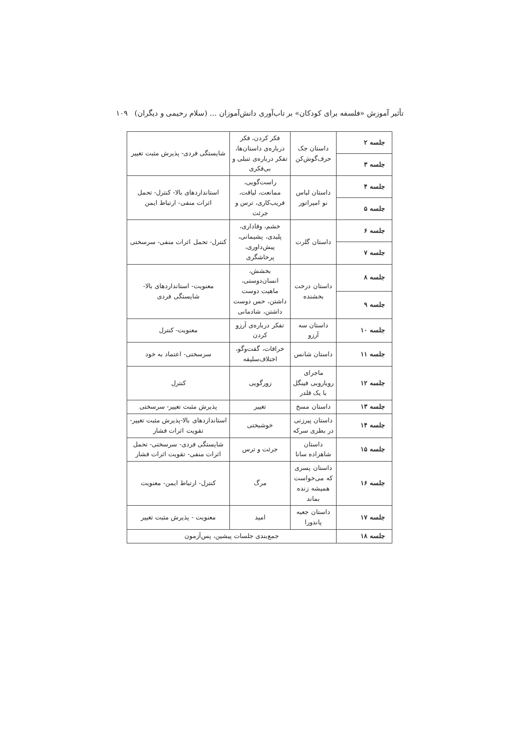تأثیر آموزش «فلسفه برای کودکان» بر تاب‌آوری دانش‌آموزان ... (سلام رحیمی و دیگران) ۱۰۹
| جلسه ۲ | داستان جک حرف‌گوش‌کن | فکر کردن، فکر درباره‌ی داستان‌ها، تفکر درباره‌ی تنبلی و بی‌فکری | شایستگی فردی- پذیرش مثبت تغییر |
| جلسه ۳ | | | |
| جلسه ۴ | داستان لباس نو امپراتور | راست‌گویی، ممانعت، لیاقت، فریب‌کاری، ترس و جرئت | استانداردهای بالا- کنترل- تحمل اثرات منفی- ارتباط ایمن |
| جلسه ۵ | | | |
| جلسه ۶ | داستان گلرت | خشم، وفاداری، پلیدی، پشیمانی، پیش‌داوری، پرخاشگری | کنترل- تحمل اثرات منفی- سرسختی |
| جلسه ۷ | | | |
| جلسه ۸ | داستان درخت بخشنده | بخشش، انسان‌دوستی، ماهیت دوست داشتن، حس دوست داشتن، شادمانی | معنویت- استانداردهای بالا- شایستگی فردی |
| جلسه ۹ | | | |
| جلسه ۱۰ | داستان سه آرزو | تفکر درباره‌ی آرزو کردن | معنویت- کنترل |
| جلسه ۱۱ | داستان شانس | خرافات، گفت‌وگو، اختلاف‌سلیقه | سرسختی- اعتماد به خود |
| جلسه ۱۲ | ماجرای رویارویی فینگل با یک قلدر | زورگویی | کنترل |
| جلسه ۱۳ | داستان مسخ | تغییر | پذیرش مثبت تغییر- سرسختی |
| جلسه ۱۴ | داستان پیرزنی در بطری سرکه | خوشبختی | استانداردهای بالا-پذیرش مثبت تغییر-تقویت اثرات فشار |
| جلسه ۱۵ | داستان شاهزاده سانا | جرئت و ترس | شایستگی فردی- سرسختی- تحمل اثرات منفی- تقویت اثرات فشار |
| جلسه ۱۶ | داستان پسری که می‌خواست همیشه زنده بماند | مرگ | کنترل- ارتباط ایمن- معنویت |
| جلسه ۱۷ | داستان جعبه پاندورا | امید | معنویت - پذیرش مثبت تغییر |
| جلسه ۱۸ | جمع‌بندی جلسات پیشین، پس‌آزمون | | |